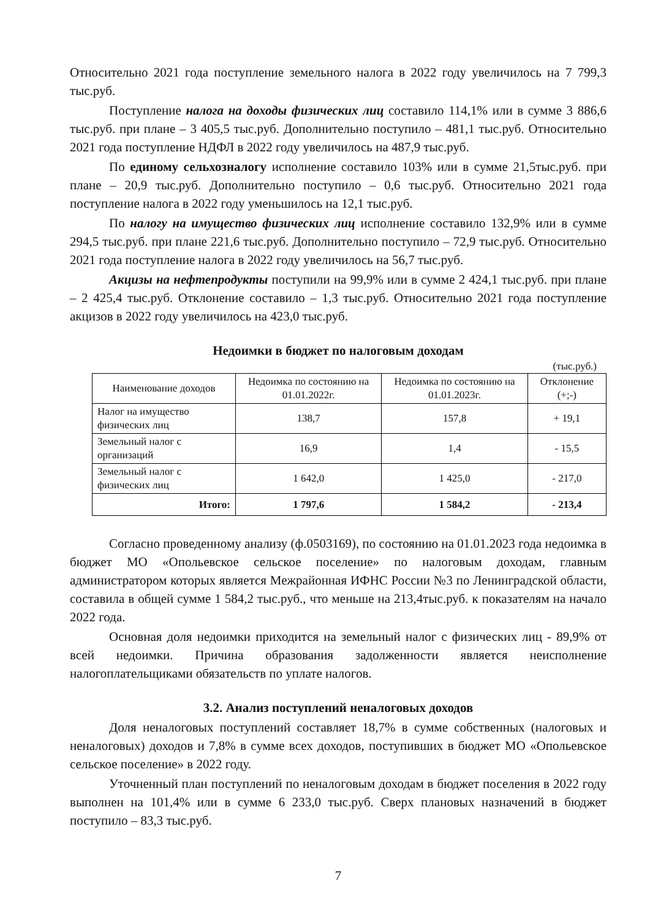Относительно 2021 года поступление земельного налога в 2022 году увеличилось на 7 799,3 тыс.руб.
Поступление налога на доходы физических лиц составило 114,1% или в сумме 3 886,6 тыс.руб. при плане – 3 405,5 тыс.руб. Дополнительно поступило – 481,1 тыс.руб. Относительно 2021 года поступление НДФЛ в 2022 году увеличилось на 487,9 тыс.руб.
По единому сельхозналогу исполнение составило 103% или в сумме 21,5тыс.руб. при плане – 20,9 тыс.руб. Дополнительно поступило – 0,6 тыс.руб. Относительно 2021 года поступление налога в 2022 году уменьшилось на 12,1 тыс.руб.
По налогу на имущество физических лиц исполнение составило 132,9% или в сумме 294,5 тыс.руб. при плане 221,6 тыс.руб. Дополнительно поступило – 72,9 тыс.руб. Относительно 2021 года поступление налога в 2022 году увеличилось на 56,7 тыс.руб.
Акцизы на нефтепродукты поступили на 99,9% или в сумме 2 424,1 тыс.руб. при плане – 2 425,4 тыс.руб. Отклонение составило – 1,3 тыс.руб. Относительно 2021 года поступление акцизов в 2022 году увеличилось на 423,0 тыс.руб.
Недоимки в бюджет по налоговым доходам
(тыс.руб.)
| Наименование доходов | Недоимка по состоянию на 01.01.2022г. | Недоимка по состоянию на 01.01.2023г. | Отклонение (+;-) |
| --- | --- | --- | --- |
| Налог на имущество физических лиц | 138,7 | 157,8 | + 19,1 |
| Земельный налог с организаций | 16,9 | 1,4 | - 15,5 |
| Земельный налог с физических лиц | 1 642,0 | 1 425,0 | - 217,0 |
| Итого: | 1 797,6 | 1 584,2 | - 213,4 |
Согласно проведенному анализу (ф.0503169), по состоянию на 01.01.2023 года недоимка в бюджет МО «Опольевское сельское поселение» по налоговым доходам, главным администратором которых является Межрайонная ИФНС России №3 по Ленинградской области, составила в общей сумме 1 584,2 тыс.руб., что меньше на 213,4тыс.руб. к показателям на начало 2022 года.
Основная доля недоимки приходится на земельный налог с физических лиц - 89,9% от всей недоимки. Причина образования задолженности является неисполнение налогоплательщиками обязательств по уплате налогов.
3.2. Анализ поступлений неналоговых доходов
Доля неналоговых поступлений составляет 18,7% в сумме собственных (налоговых и неналоговых) доходов и 7,8% в сумме всех доходов, поступивших в бюджет МО «Опольевское сельское поселение» в 2022 году.
Уточненный план поступлений по неналоговым доходам в бюджет поселения в 2022 году выполнен на 101,4% или в сумме 6 233,0 тыс.руб. Сверх плановых назначений в бюджет поступило – 83,3 тыс.руб.
7